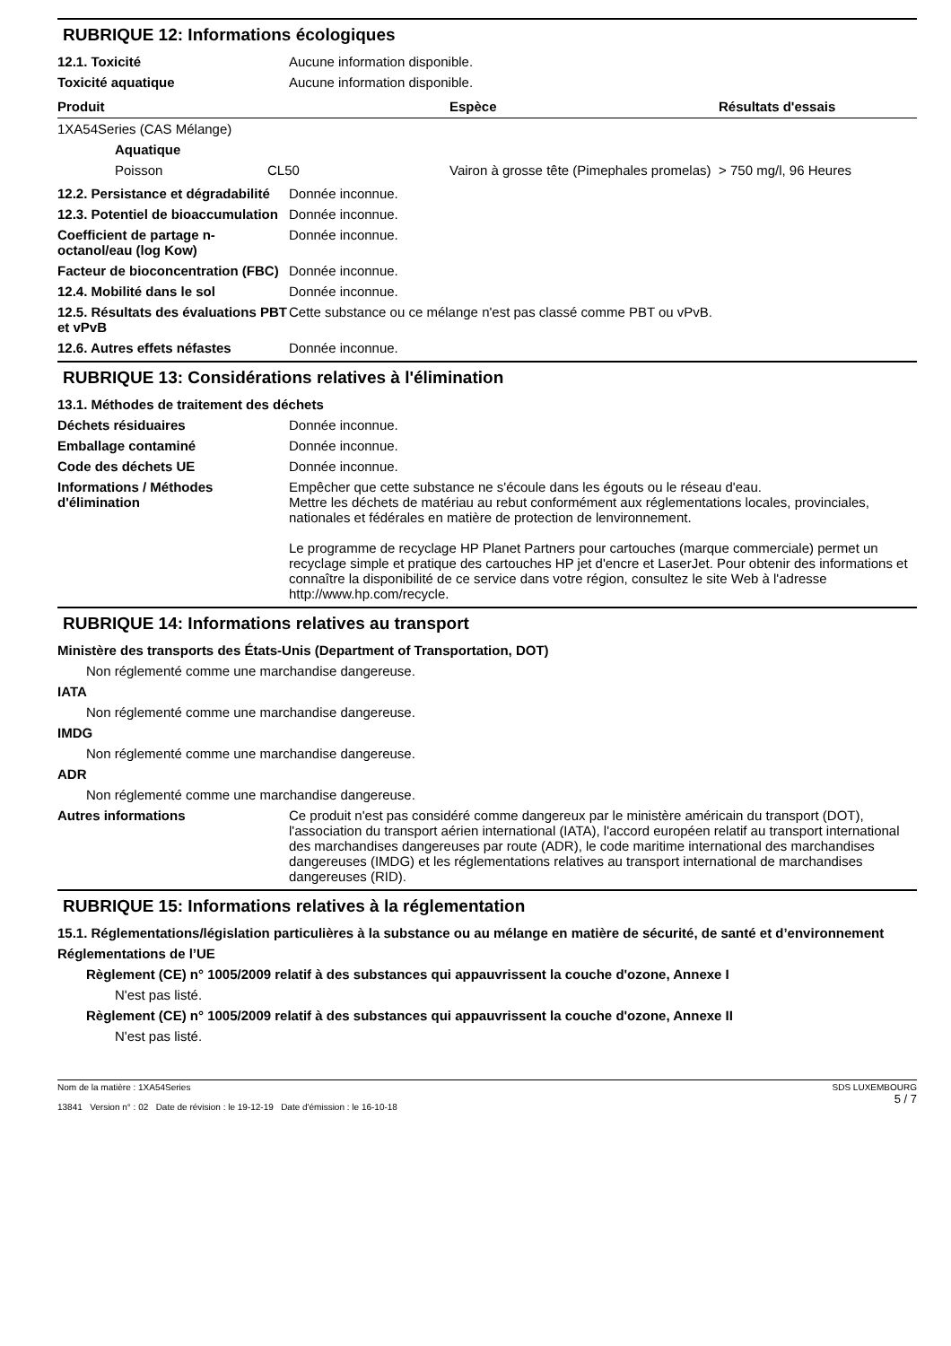RUBRIQUE 12: Informations écologiques
12.1. Toxicité Aucune information disponible.
Toxicité aquatique Aucune information disponible.
| Produit | | Espèce | Résultats d'essais |
| --- | --- | --- | --- |
| 1XA54Series (CAS Mélange) | | | |
| Aquatique | | | |
| Poisson | CL50 | Vairon à grosse tête (Pimephales promelas) | > 750 mg/l, 96 Heures |
12.2. Persistance et dégradabilité
Donnée inconnue.
12.3. Potentiel de bioaccumulation
Donnée inconnue.
Coefficient de partage n-octanol/eau (log Kow)
Donnée inconnue.
Facteur de bioconcentration (FBC)
Donnée inconnue.
12.4. Mobilité dans le sol Donnée inconnue.
12.5. Résultats des évaluations PBT et vPvB
Cette substance ou ce mélange n'est pas classé comme PBT ou vPvB.
12.6. Autres effets néfastes Donnée inconnue.
RUBRIQUE 13: Considérations relatives à l'élimination
13.1. Méthodes de traitement des déchets
Déchets résiduaires Donnée inconnue.
Emballage contaminé Donnée inconnue.
Code des déchets UE Donnée inconnue.
Informations / Méthodes d'élimination
Empêcher que cette substance ne s'écoule dans les égouts ou le réseau d'eau.
Mettre les déchets de matériau au rebut conformément aux réglementations locales, provinciales, nationales et fédérales en matière de protection de lenvironnement.
Le programme de recyclage HP Planet Partners pour cartouches (marque commerciale) permet un recyclage simple et pratique des cartouches HP jet d'encre et LaserJet. Pour obtenir des informations et connaître la disponibilité de ce service dans votre région, consultez le site Web à l'adresse http://www.hp.com/recycle.
RUBRIQUE 14: Informations relatives au transport
Ministère des transports des États-Unis (Department of Transportation, DOT)
Non réglementé comme une marchandise dangereuse.
IATA
Non réglementé comme une marchandise dangereuse.
IMDG
Non réglementé comme une marchandise dangereuse.
ADR
Non réglementé comme une marchandise dangereuse.
Autres informations Ce produit n'est pas considéré comme dangereux par le ministère américain du transport (DOT), l'association du transport aérien international (IATA), l'accord européen relatif au transport international des marchandises dangereuses par route (ADR), le code maritime international des marchandises dangereuses (IMDG) et les réglementations relatives au transport international de marchandises dangereuses (RID).
RUBRIQUE 15: Informations relatives à la réglementation
15.1. Réglementations/législation particulières à la substance ou au mélange en matière de sécurité, de santé et d’environnement
Réglementations de l’UE
Règlement (CE) n° 1005/2009 relatif à des substances qui appauvrissent la couche d'ozone, Annexe I
N'est pas listé.
Règlement (CE) n° 1005/2009 relatif à des substances qui appauvrissent la couche d'ozone, Annexe II
N'est pas listé.
Nom de la matière : 1XA54Series
13841 Version n° : 02 Date de révision : le 19-12-19 Date d'émission : le 16-10-18
SDS LUXEMBOURG
5 / 7